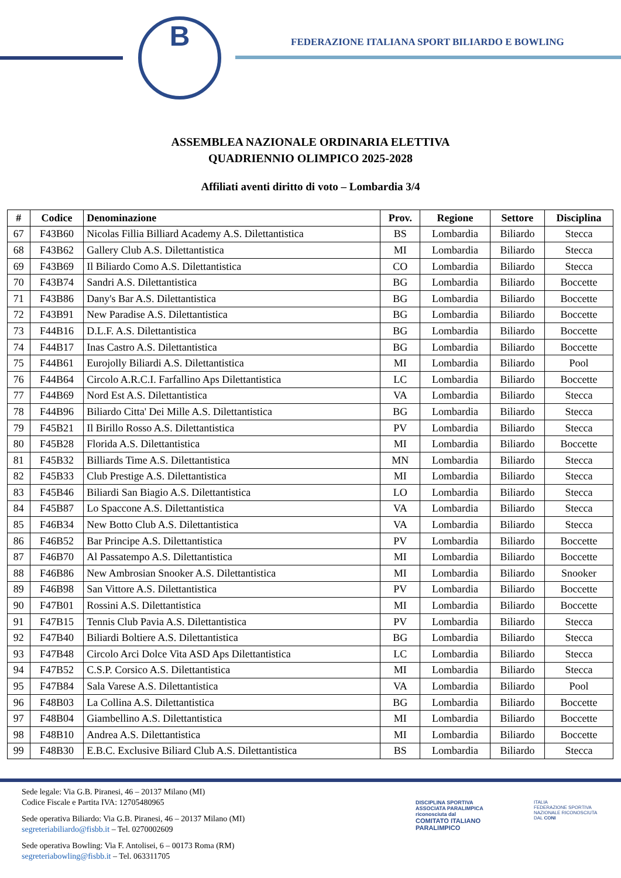B
FEDERAZIONE ITALIANA SPORT BILIARDO E BOWLING
ASSEMBLEA NAZIONALE ORDINARIA ELETTIVA
QUADRIENNIO OLIMPICO 2025-2028
Affiliati aventi diritto di voto – Lombardia 3/4
| # | Codice | Denominazione | Prov. | Regione | Settore | Disciplina |
| --- | --- | --- | --- | --- | --- | --- |
| 67 | F43B60 | Nicolas Fillia Billiard Academy A.S. Dilettantistica | BS | Lombardia | Biliardo | Stecca |
| 68 | F43B62 | Gallery Club A.S. Dilettantistica | MI | Lombardia | Biliardo | Stecca |
| 69 | F43B69 | Il Biliardo Como A.S. Dilettantistica | CO | Lombardia | Biliardo | Stecca |
| 70 | F43B74 | Sandri A.S. Dilettantistica | BG | Lombardia | Biliardo | Boccette |
| 71 | F43B86 | Dany's Bar A.S. Dilettantistica | BG | Lombardia | Biliardo | Boccette |
| 72 | F43B91 | New Paradise A.S. Dilettantistica | BG | Lombardia | Biliardo | Boccette |
| 73 | F44B16 | D.L.F. A.S. Dilettantistica | BG | Lombardia | Biliardo | Boccette |
| 74 | F44B17 | Inas Castro A.S. Dilettantistica | BG | Lombardia | Biliardo | Boccette |
| 75 | F44B61 | Eurojolly Biliardi A.S. Dilettantistica | MI | Lombardia | Biliardo | Pool |
| 76 | F44B64 | Circolo A.R.C.I. Farfallino Aps Dilettantistica | LC | Lombardia | Biliardo | Boccette |
| 77 | F44B69 | Nord Est A.S. Dilettantistica | VA | Lombardia | Biliardo | Stecca |
| 78 | F44B96 | Biliardo Citta' Dei Mille A.S. Dilettantistica | BG | Lombardia | Biliardo | Stecca |
| 79 | F45B21 | Il Birillo Rosso A.S. Dilettantistica | PV | Lombardia | Biliardo | Stecca |
| 80 | F45B28 | Florida A.S. Dilettantistica | MI | Lombardia | Biliardo | Boccette |
| 81 | F45B32 | Billiards Time A.S. Dilettantistica | MN | Lombardia | Biliardo | Stecca |
| 82 | F45B33 | Club Prestige A.S. Dilettantistica | MI | Lombardia | Biliardo | Stecca |
| 83 | F45B46 | Biliardi San Biagio A.S. Dilettantistica | LO | Lombardia | Biliardo | Stecca |
| 84 | F45B87 | Lo Spaccone A.S. Dilettantistica | VA | Lombardia | Biliardo | Stecca |
| 85 | F46B34 | New Botto Club A.S. Dilettantistica | VA | Lombardia | Biliardo | Stecca |
| 86 | F46B52 | Bar Principe A.S. Dilettantistica | PV | Lombardia | Biliardo | Boccette |
| 87 | F46B70 | Al Passatempo A.S. Dilettantistica | MI | Lombardia | Biliardo | Boccette |
| 88 | F46B86 | New Ambrosian Snooker A.S. Dilettantistica | MI | Lombardia | Biliardo | Snooker |
| 89 | F46B98 | San Vittore A.S. Dilettantistica | PV | Lombardia | Biliardo | Boccette |
| 90 | F47B01 | Rossini A.S. Dilettantistica | MI | Lombardia | Biliardo | Boccette |
| 91 | F47B15 | Tennis Club Pavia A.S. Dilettantistica | PV | Lombardia | Biliardo | Stecca |
| 92 | F47B40 | Biliardi Boltiere A.S. Dilettantistica | BG | Lombardia | Biliardo | Stecca |
| 93 | F47B48 | Circolo Arci Dolce Vita ASD Aps Dilettantistica | LC | Lombardia | Biliardo | Stecca |
| 94 | F47B52 | C.S.P. Corsico A.S. Dilettantistica | MI | Lombardia | Biliardo | Stecca |
| 95 | F47B84 | Sala Varese A.S. Dilettantistica | VA | Lombardia | Biliardo | Pool |
| 96 | F48B03 | La Collina A.S. Dilettantistica | BG | Lombardia | Biliardo | Boccette |
| 97 | F48B04 | Giambellino A.S. Dilettantistica | MI | Lombardia | Biliardo | Boccette |
| 98 | F48B10 | Andrea A.S. Dilettantistica | MI | Lombardia | Biliardo | Boccette |
| 99 | F48B30 | E.B.C. Exclusive Biliard Club A.S. Dilettantistica | BS | Lombardia | Biliardo | Stecca |
Sede legale: Via G.B. Piranesi, 46 – 20137 Milano (MI)
Codice Fiscale e Partita IVA: 12705480965
Sede operativa Biliardo: Via G.B. Piranesi, 46 – 20137 Milano (MI)
segreteriabiliardo@fisbb.it – Tel. 0270002609
Sede operativa Bowling: Via F. Antolisei, 6 – 00173 Roma (RM)
segreteriabowling@fisbb.it – Tel. 063311705
DISCIPLINA SPORTIVA ASSOCIATA PARALIMPICA riconosciuta dal
COMITATO ITALIANO PARALIMPICO
ITALIA
FEDERAZIONE SPORTIVA NAZIONALE RICONOSCIUTA DAL CONI